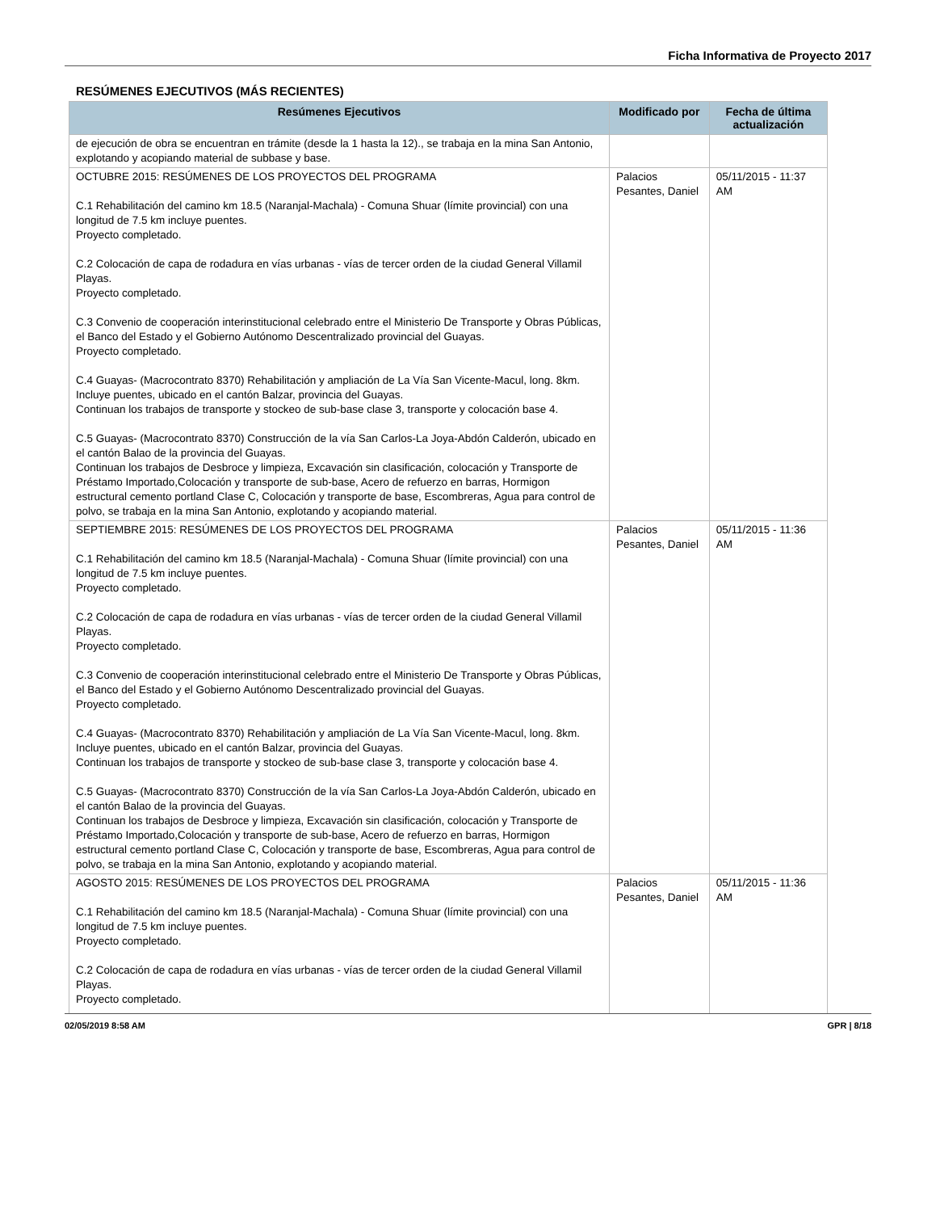Ficha Informativa de Proyecto 2017
RESÚMENES EJECUTIVOS (MÁS RECIENTES)
| Resúmenes Ejecutivos | Modificado por | Fecha de última actualización |
| --- | --- | --- |
| de ejecución de obra se encuentran en trámite (desde la 1 hasta la 12)., se trabaja en la mina San Antonio, explotando y acopiando material de subbase y base. | | |
| OCTUBRE 2015: RESÚMENES DE LOS PROYECTOS DEL PROGRAMA C.1 Rehabilitación del camino km 18.5 (Naranjal-Machala) - Comuna Shuar (límite provincial) con una longitud de 7.5 km incluye puentes. Proyecto completado. C.2 Colocación de capa de rodadura en vías urbanas - vías de tercer orden de la ciudad General Villamil Playas. Proyecto completado. C.3 Convenio de cooperación interinstitucional celebrado entre el Ministerio De Transporte y Obras Públicas, el Banco del Estado y el Gobierno Autónomo Descentralizado provincial del Guayas. Proyecto completado. C.4 Guayas- (Macrocontrato 8370) Rehabilitación y ampliación de La Vía San Vicente-Macul, long. 8km. Incluye puentes, ubicado en el cantón Balzar, provincia del Guayas. Continuan los trabajos de transporte y stockeo de sub-base clase 3, transporte y colocación base 4. C.5 Guayas- (Macrocontrato 8370) Construcción de la vía San Carlos-La Joya-Abdón Calderón, ubicado en el cantón Balao de la provincia del Guayas. Continuan los trabajos de Desbroce y limpieza, Excavación sin clasificación, colocación y Transporte de Préstamo Importado,Colocación y transporte de sub-base, Acero de refuerzo en barras, Hormigon estructural cemento portland Clase C, Colocación y transporte de base, Escombreras, Agua para control de polvo, se trabaja en la mina San Antonio, explotando y acopiando material. | Palacios Pesantes, Daniel | 05/11/2015 - 11:37 AM |
| SEPTIEMBRE 2015: RESÚMENES DE LOS PROYECTOS DEL PROGRAMA C.1 Rehabilitación del camino km 18.5 (Naranjal-Machala) - Comuna Shuar (límite provincial) con una longitud de 7.5 km incluye puentes. Proyecto completado. C.2 Colocación de capa de rodadura en vías urbanas - vías de tercer orden de la ciudad General Villamil Playas. Proyecto completado. C.3 Convenio de cooperación interinstitucional celebrado entre el Ministerio De Transporte y Obras Públicas, el Banco del Estado y el Gobierno Autónomo Descentralizado provincial del Guayas. Proyecto completado. C.4 Guayas- (Macrocontrato 8370) Rehabilitación y ampliación de La Vía San Vicente-Macul, long. 8km. Incluye puentes, ubicado en el cantón Balzar, provincia del Guayas. Continuan los trabajos de transporte y stockeo de sub-base clase 3, transporte y colocación base 4. C.5 Guayas- (Macrocontrato 8370) Construcción de la vía San Carlos-La Joya-Abdón Calderón, ubicado en el cantón Balao de la provincia del Guayas. Continuan los trabajos de Desbroce y limpieza, Excavación sin clasificación, colocación y Transporte de Préstamo Importado,Colocación y transporte de sub-base, Acero de refuerzo en barras, Hormigon estructural cemento portland Clase C, Colocación y transporte de base, Escombreras, Agua para control de polvo, se trabaja en la mina San Antonio, explotando y acopiando material. | Palacios Pesantes, Daniel | 05/11/2015 - 11:36 AM |
| AGOSTO 2015: RESÚMENES DE LOS PROYECTOS DEL PROGRAMA C.1 Rehabilitación del camino km 18.5 (Naranjal-Machala) - Comuna Shuar (límite provincial) con una longitud de 7.5 km incluye puentes. Proyecto completado. C.2 Colocación de capa de rodadura en vías urbanas - vías de tercer orden de la ciudad General Villamil Playas. Proyecto completado. | Palacios Pesantes, Daniel | 05/11/2015 - 11:36 AM |
02/05/2019 8:58 AM GPR | 8/18